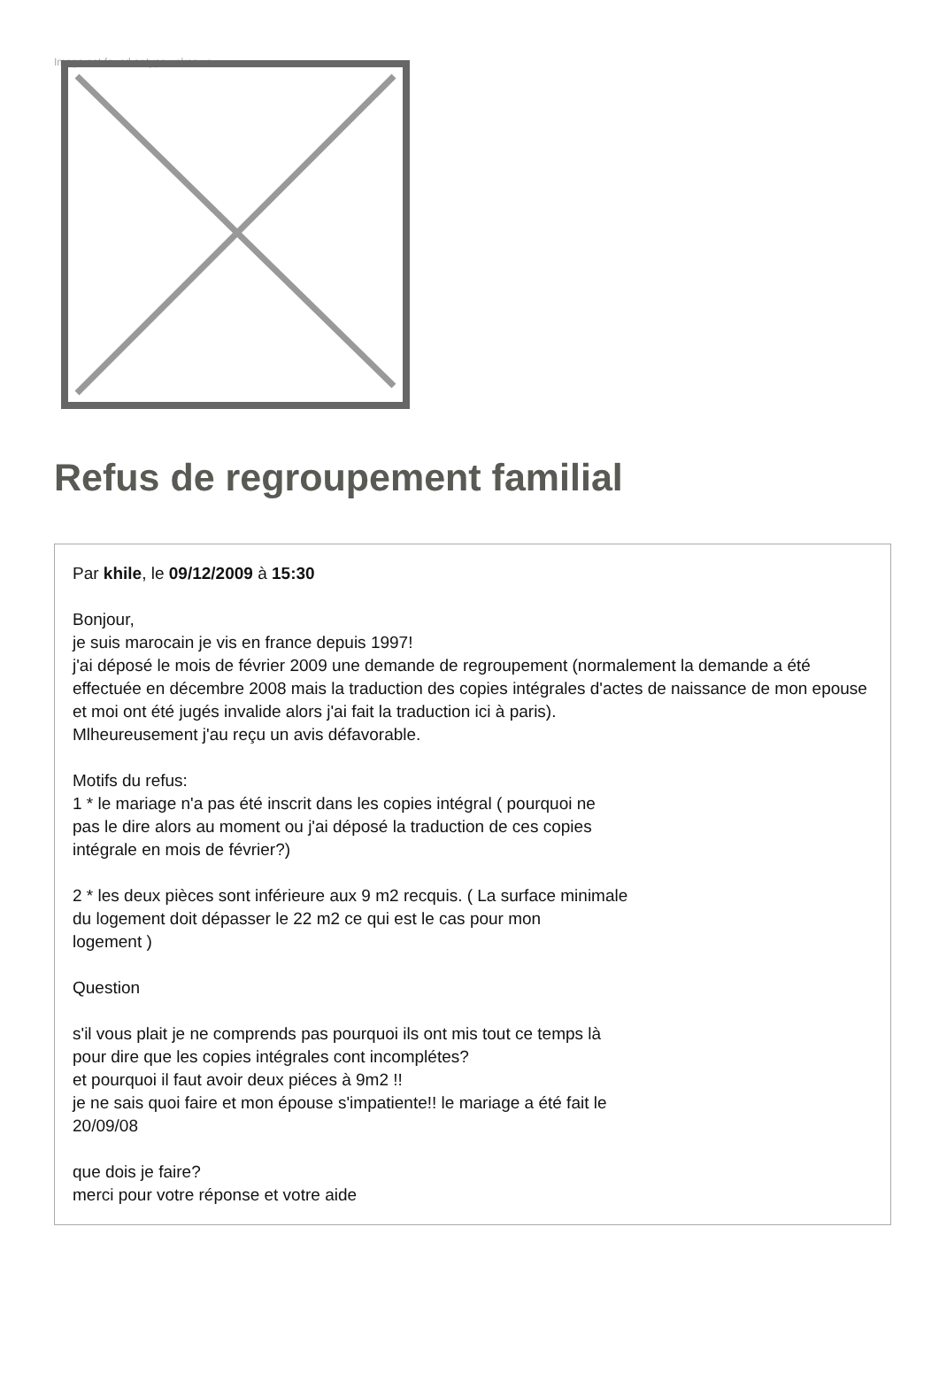Image not found or type unknown
Refus de regroupement familial
Par khile, le 09/12/2009 à 15:30
Bonjour,
je suis marocain je vis en france depuis 1997!
j'ai déposé le mois de février 2009 une demande de regroupement (normalement la demande a été effectuée en décembre 2008 mais la traduction des copies intégrales d'actes de naissance de mon epouse et moi ont été jugés invalide alors j'ai fait la traduction ici à paris).
Mlheureusement j'au reçu un avis défavorable.
Motifs du refus:
1 * le mariage n'a pas été inscrit dans les copies intégral ( pourquoi ne
pas le dire alors au moment ou j'ai déposé la traduction de ces copies
intégrale en mois de février?)
2 * les deux pièces sont inférieure aux 9 m2 recquis. ( La surface minimale
du logement doit dépasser le 22 m2 ce qui est le cas pour mon
logement )
Question
s'il vous plait je ne comprends pas pourquoi ils ont mis tout ce temps là
pour dire que les copies intégrales cont incomplétes?
et pourquoi il faut avoir deux piéces à 9m2 !!
je ne sais quoi faire et mon épouse s'impatiente!! le mariage a été fait le
20/09/08
que dois je faire?
merci pour votre réponse et votre aide